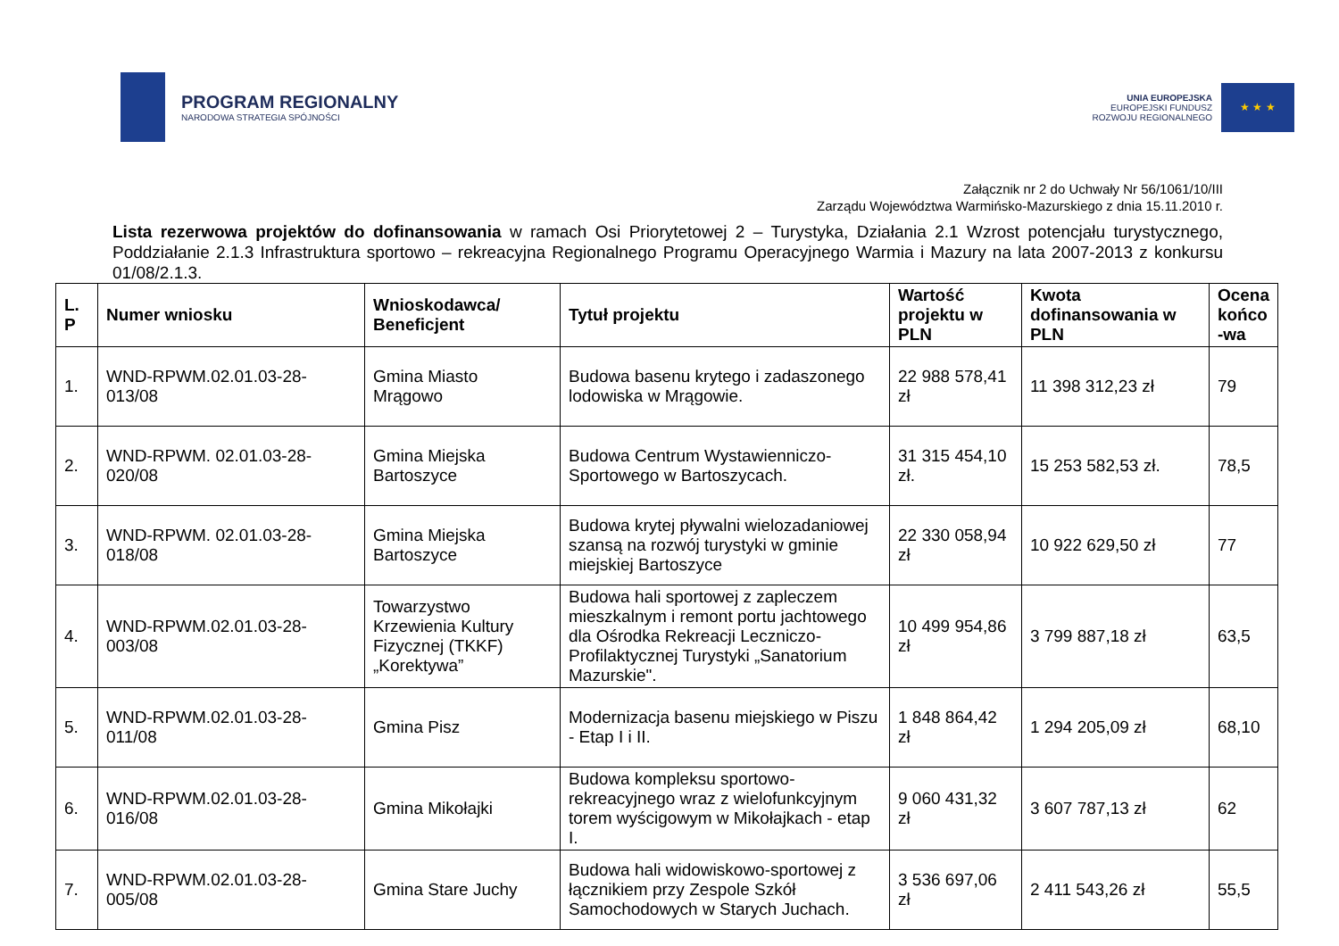PROGRAM REGIONALNY
NARODOWA STRATEGIA SPÓJNOŚCI
UNIA EUROPEJSKA
EUROPEJSKI FUNDUSZ
ROZWOJU REGIONALNEGO
★ ★ ★
Załącznik nr 2 do Uchwały Nr 56/1061/10/III
Zarządu Województwa Warmińsko-Mazurskiego z dnia 15.11.2010 r.
Lista rezerwowa projektów do dofinansowania w ramach Osi Priorytetowej 2 – Turystyka, Działania 2.1 Wzrost potencjału turystycznego, Poddziałanie 2.1.3 Infrastruktura sportowo – rekreacyjna Regionalnego Programu Operacyjnego Warmia i Mazury na lata 2007-2013 z konkursu 01/08/2.1.3.
| L. P | Numer wniosku | Wnioskodawca/ Beneficjent | Tytuł projektu | Wartość projektu w PLN | Kwota dofinansowania w PLN | Ocena końco -wa |
| --- | --- | --- | --- | --- | --- | --- |
| 1. | WND-RPWM.02.01.03-28-013/08 | Gmina Miasto Mrągowo | Budowa basenu krytego i zadaszonego lodowiska w Mrągowie. | 22 988 578,41 zł | 11 398 312,23 zł | 79 |
| 2. | WND-RPWM. 02.01.03-28-020/08 | Gmina Miejska Bartoszyce | Budowa Centrum Wystawienniczo-Sportowego w Bartoszycach. | 31 315 454,10 zł. | 15 253 582,53 zł. | 78,5 |
| 3. | WND-RPWM. 02.01.03-28-018/08 | Gmina Miejska Bartoszyce | Budowa krytej pływalni wielozadaniowej szansą na rozwój turystyki w gminie miejskiej Bartoszyce | 22 330 058,94 zł | 10 922 629,50 zł | 77 |
| 4. | WND-RPWM.02.01.03-28-003/08 | Towarzystwo Krzewienia Kultury Fizycznej (TKKF) „Korektywa” | Budowa hali sportowej z zapleczem mieszkalnym i remont portu jachtowego dla Ośrodka Rekreacji Leczniczo-Profilaktycznej Turystyki „Sanatorium Mazurskie". | 10 499 954,86 zł | 3 799 887,18 zł | 63,5 |
| 5. | WND-RPWM.02.01.03-28-011/08 | Gmina Pisz | Modernizacja basenu miejskiego w Piszu - Etap I i II. | 1 848 864,42 zł | 1 294 205,09 zł | 68,10 |
| 6. | WND-RPWM.02.01.03-28-016/08 | Gmina Mikołajki | Budowa kompleksu sportowo-rekreacyjnego wraz z wielofunkcyjnym torem wyścigowym w Mikołajkach - etap I. | 9 060 431,32 zł | 3 607 787,13 zł | 62 |
| 7. | WND-RPWM.02.01.03-28-005/08 | Gmina Stare Juchy | Budowa hali widowiskowo-sportowej z łącznikiem przy Zespole Szkół Samochodowych w Starych Juchach. | 3 536 697,06 zł | 2 411 543,26 zł | 55,5 |